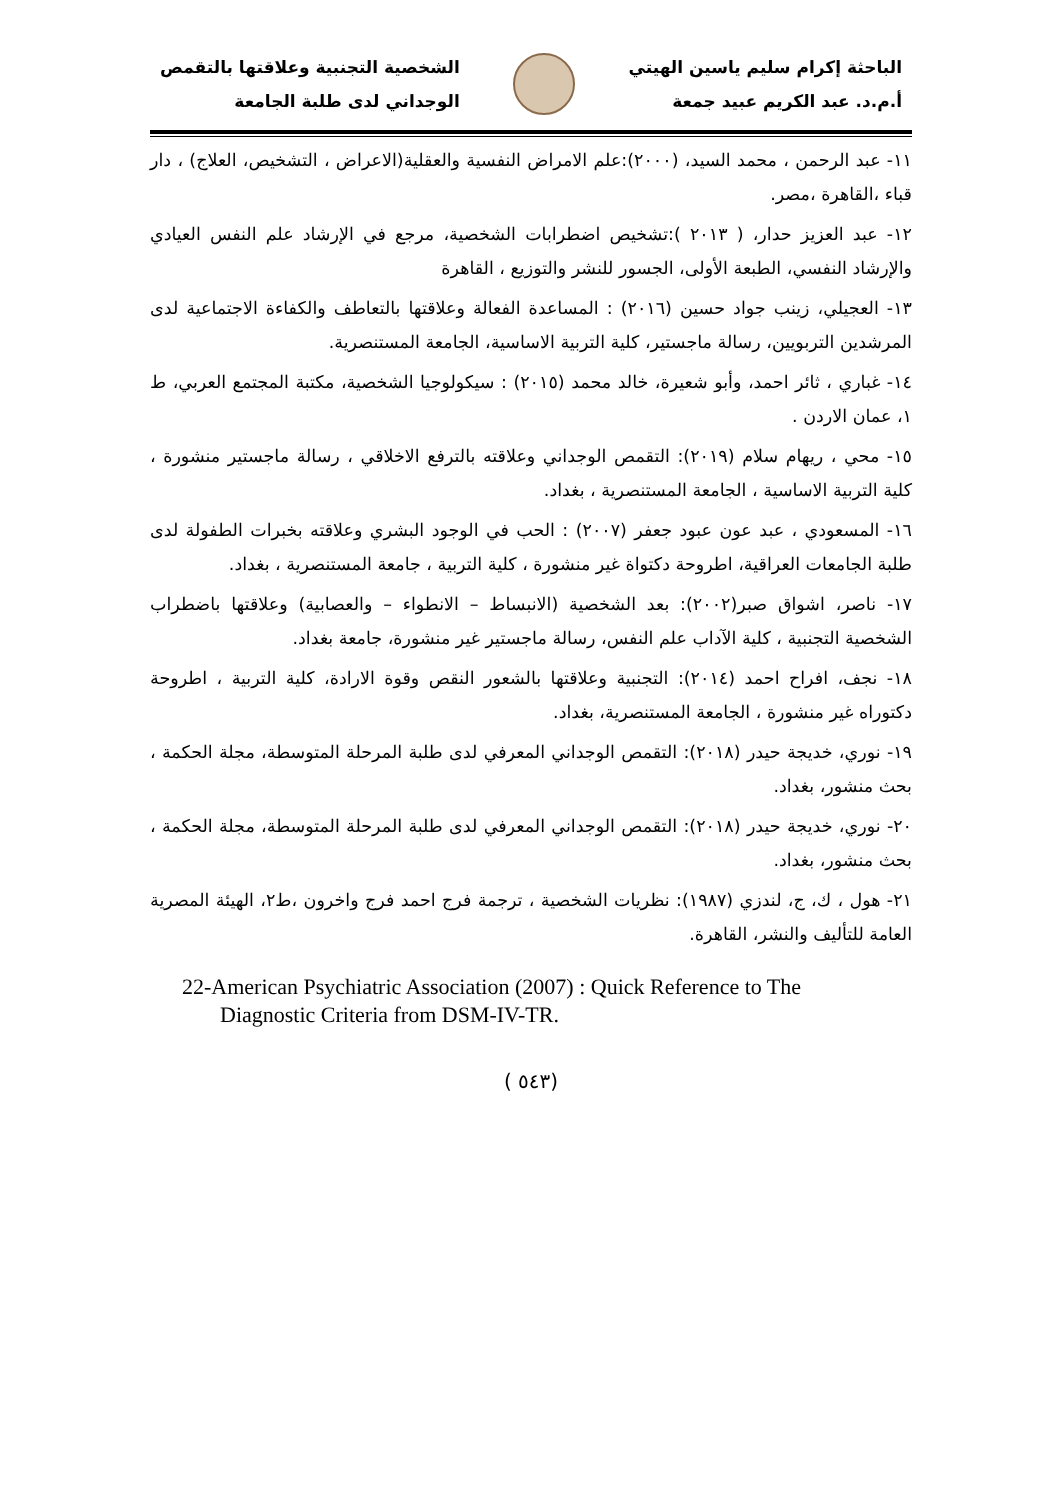الباحثة إكرام سليم ياسين الهيتي
أ.م.د. عبد الكريم عبيد جمعة
الشخصية التجنبية وعلاقتها بالتقمص
الوجداني لدى طلبة الجامعة
١١- عبد الرحمن ، محمد السيد، (٢٠٠٠):علم الامراض النفسية والعقلية(الاعراض ، التشخيص، العلاج) ، دار قباء ،القاهرة ،مصر.
١٢- عبد العزيز حدار، ( ٢٠١٣ ):تشخيص اضطرابات الشخصية، مرجع في الإرشاد علم النفس العيادي والإرشاد النفسي، الطبعة الأولى، الجسور للنشر والتوزيع ، القاهرة
١٣- العجيلي، زينب جواد حسين (٢٠١٦) : المساعدة الفعالة وعلاقتها بالتعاطف والكفاءة الاجتماعية لدى المرشدين التربويين، رسالة ماجستير، كلية التربية الاساسية، الجامعة المستنصرية.
١٤- غباري ، ثائر احمد، وأبو شعيرة، خالد محمد (٢٠١٥) : سيكولوجيا الشخصية، مكتبة المجتمع العربي، ط ١، عمان الاردن .
١٥- محي ، ريهام سلام (٢٠١٩): التقمص الوجداني وعلاقته بالترفع الاخلاقي ، رسالة ماجستير منشورة ، كلية التربية الاساسية ، الجامعة المستنصرية ، بغداد.
١٦- المسعودي ، عبد عون عبود جعفر (٢٠٠٧) : الحب في الوجود البشري وعلاقته بخبرات الطفولة لدى طلبة الجامعات العراقية، اطروحة دكتواة غير منشورة ، كلية التربية ، جامعة المستنصرية ، بغداد.
١٧- ناصر، اشواق صبر(٢٠٠٢): بعد الشخصية (الانبساط – الانطواء – والعصابية) وعلاقتها باضطراب الشخصية التجنبية ، كلية الآداب علم النفس، رسالة ماجستير غير منشورة، جامعة بغداد.
١٨- نجف، افراح احمد (٢٠١٤): التجنبية وعلاقتها بالشعور النقص وقوة الارادة، كلية التربية ، اطروحة دكتوراه غير منشورة ، الجامعة المستنصرية، بغداد.
١٩- نوري، خديجة حيدر (٢٠١٨): التقمص الوجداني المعرفي لدى طلبة المرحلة المتوسطة، مجلة الحكمة ، بحث منشور، بغداد.
٢٠- نوري، خديجة حيدر (٢٠١٨): التقمص الوجداني المعرفي لدى طلبة المرحلة المتوسطة، مجلة الحكمة ، بحث منشور، بغداد.
٢١- هول ، ك، ج، لندزي (١٩٨٧): نظريات الشخصية ، ترجمة فرج احمد فرج واخرون ،ط٢، الهيئة المصرية العامة للتأليف والنشر، القاهرة.
22-American Psychiatric Association (2007) : Quick Reference to The
Diagnostic Criteria from DSM-IV-TR.
( ٥٤٣)